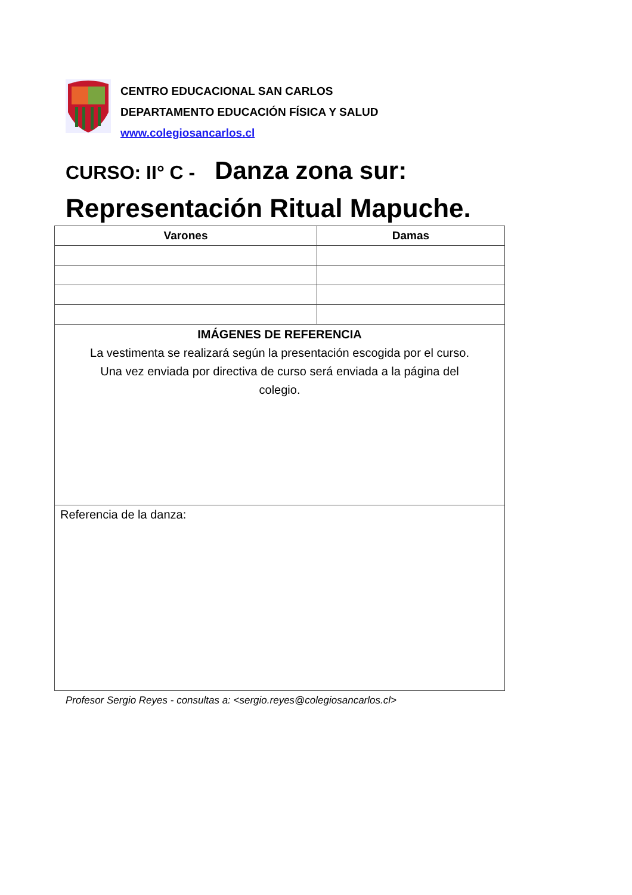CENTRO EDUCACIONAL SAN CARLOS
DEPARTAMENTO EDUCACIÓN FÍSICA Y SALUD
www.colegiosancarlos.cl
CURSO: II° C - Danza zona sur:
Representación Ritual Mapuche.
| Varones | Damas |
| --- | --- |
| IMÁGENES DE REFERENCIA La vestimenta se realizará según la presentación escogida por el curso. Una vez enviada por directiva de curso será enviada a la página del colegio. | |
| Referencia de la danza: | |
Profesor Sergio Reyes - consultas a: <sergio.reyes@colegiosancarlos.cl>